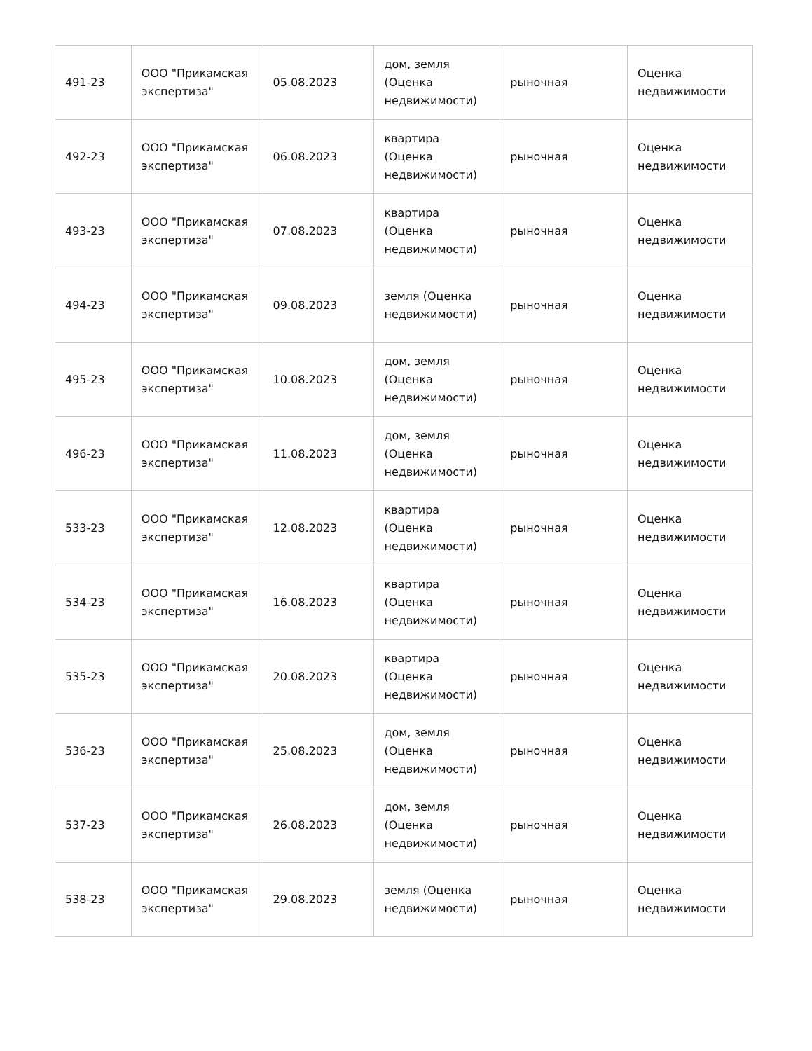| 491-23 | ООО "Прикамская экспертиза" | 05.08.2023 | дом, земля (Оценка недвижимости) | рыночная | Оценка недвижимости |
| 492-23 | ООО "Прикамская экспертиза" | 06.08.2023 | квартира (Оценка недвижимости) | рыночная | Оценка недвижимости |
| 493-23 | ООО "Прикамская экспертиза" | 07.08.2023 | квартира (Оценка недвижимости) | рыночная | Оценка недвижимости |
| 494-23 | ООО "Прикамская экспертиза" | 09.08.2023 | земля (Оценка недвижимости) | рыночная | Оценка недвижимости |
| 495-23 | ООО "Прикамская экспертиза" | 10.08.2023 | дом, земля (Оценка недвижимости) | рыночная | Оценка недвижимости |
| 496-23 | ООО "Прикамская экспертиза" | 11.08.2023 | дом, земля (Оценка недвижимости) | рыночная | Оценка недвижимости |
| 533-23 | ООО "Прикамская экспертиза" | 12.08.2023 | квартира (Оценка недвижимости) | рыночная | Оценка недвижимости |
| 534-23 | ООО "Прикамская экспертиза" | 16.08.2023 | квартира (Оценка недвижимости) | рыночная | Оценка недвижимости |
| 535-23 | ООО "Прикамская экспертиза" | 20.08.2023 | квартира (Оценка недвижимости) | рыночная | Оценка недвижимости |
| 536-23 | ООО "Прикамская экспертиза" | 25.08.2023 | дом, земля (Оценка недвижимости) | рыночная | Оценка недвижимости |
| 537-23 | ООО "Прикамская экспертиза" | 26.08.2023 | дом, земля (Оценка недвижимости) | рыночная | Оценка недвижимости |
| 538-23 | ООО "Прикамская экспертиза" | 29.08.2023 | земля (Оценка недвижимости) | рыночная | Оценка недвижимости |